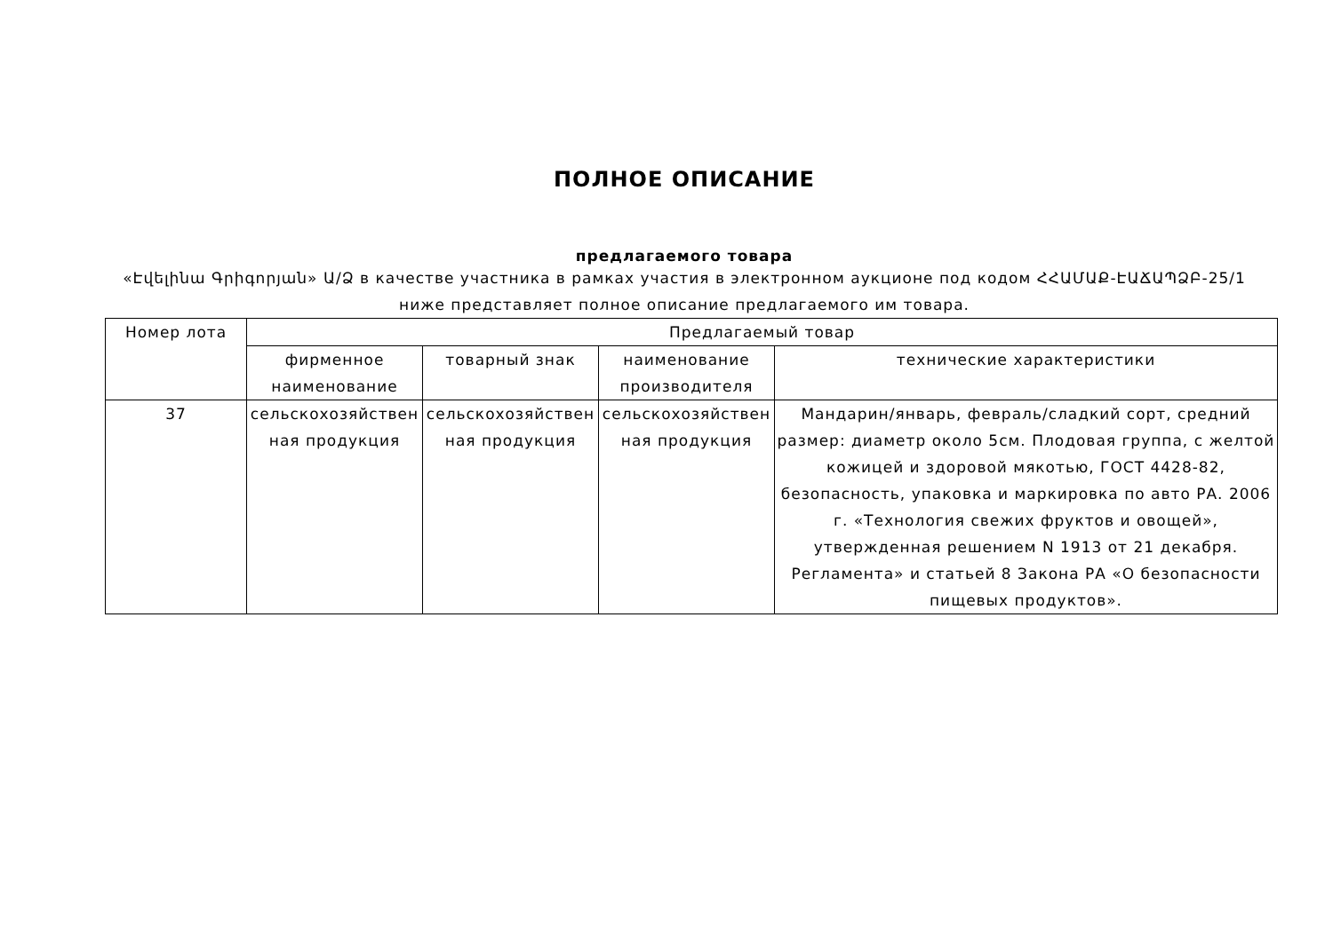ПОЛНОЕ ОПИСАНИЕ
предлагаемого товара
«Էվելինա Գրիգորյան» Ա/Ձ в качестве участника в рамках участия в электронном аукционе под кодом ՀՀԱՄԱՔ-ԷԱՃԱՊՁԲ-25/1 ниже представляет полное описание предлагаемого им товара.
| Номер лота | Предлагаемый товар | | | |
| --- | --- | --- | --- | --- |
| | фирменное наименование | товарный знак | наименование производителя | технические характеристики |
| 37 | сельскохозяйствен ная продукция | сельскохозяйствен ная продукция | сельскохозяйствен ная продукция | Мандарин/январь, февраль/сладкий сорт, средний размер: диаметр около 5см. Плодовая группа, с желтой кожицей и здоровой мякотью, ГОСТ 4428-82, безопасность, упаковка и маркировка по авто РА. 2006 г. «Технология свежих фруктов и овощей», утвержденная решением N 1913 от 21 декабря. Регламента» и статьей 8 Закона РА «О безопасности пищевых продуктов». |